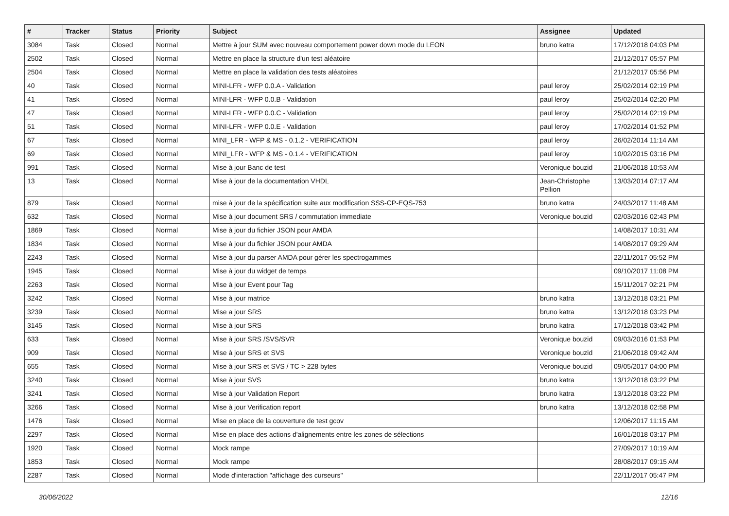| # | Tracker | Status | Priority | Subject | Assignee | Updated |
| --- | --- | --- | --- | --- | --- | --- |
| 3084 | Task | Closed | Normal | Mettre à jour SUM avec nouveau comportement power down mode du LEON | bruno katra | 17/12/2018 04:03 PM |
| 2502 | Task | Closed | Normal | Mettre en place la structure d'un test aléatoire | | 21/12/2017 05:57 PM |
| 2504 | Task | Closed | Normal | Mettre en place la validation des tests aléatoires | | 21/12/2017 05:56 PM |
| 40 | Task | Closed | Normal | MINI-LFR - WFP 0.0.A - Validation | paul leroy | 25/02/2014 02:19 PM |
| 41 | Task | Closed | Normal | MINI-LFR - WFP 0.0.B - Validation | paul leroy | 25/02/2014 02:20 PM |
| 47 | Task | Closed | Normal | MINI-LFR - WFP 0.0.C - Validation | paul leroy | 25/02/2014 02:19 PM |
| 51 | Task | Closed | Normal | MINI-LFR - WFP 0.0.E - Validation | paul leroy | 17/02/2014 01:52 PM |
| 67 | Task | Closed | Normal | MINI_LFR - WFP & MS - 0.1.2 - VERIFICATION | paul leroy | 26/02/2014 11:14 AM |
| 69 | Task | Closed | Normal | MINI_LFR - WFP & MS - 0.1.4 - VERIFICATION | paul leroy | 10/02/2015 03:16 PM |
| 991 | Task | Closed | Normal | Mise à jour Banc de test | Veronique bouzid | 21/06/2018 10:53 AM |
| 13 | Task | Closed | Normal | Mise à jour de la documentation VHDL | Jean-Christophe Pellion | 13/03/2014 07:17 AM |
| 879 | Task | Closed | Normal | mise à jour de la spécification suite aux modification SSS-CP-EQS-753 | bruno katra | 24/03/2017 11:48 AM |
| 632 | Task | Closed | Normal | Mise à jour document SRS / commutation immediate | Veronique bouzid | 02/03/2016 02:43 PM |
| 1869 | Task | Closed | Normal | Mise à jour du fichier JSON pour AMDA | | 14/08/2017 10:31 AM |
| 1834 | Task | Closed | Normal | Mise à jour du fichier JSON pour AMDA | | 14/08/2017 09:29 AM |
| 2243 | Task | Closed | Normal | Mise à jour du parser AMDA pour gérer les spectrogammes | | 22/11/2017 05:52 PM |
| 1945 | Task | Closed | Normal | Mise à jour du widget de temps | | 09/10/2017 11:08 PM |
| 2263 | Task | Closed | Normal | Mise à jour Event pour Tag | | 15/11/2017 02:21 PM |
| 3242 | Task | Closed | Normal | Mise à jour matrice | bruno katra | 13/12/2018 03:21 PM |
| 3239 | Task | Closed | Normal | Mise a jour SRS | bruno katra | 13/12/2018 03:23 PM |
| 3145 | Task | Closed | Normal | Mise à jour SRS | bruno katra | 17/12/2018 03:42 PM |
| 633 | Task | Closed | Normal | Mise à jour SRS /SVS/SVR | Veronique bouzid | 09/03/2016 01:53 PM |
| 909 | Task | Closed | Normal | Mise à jour SRS et SVS | Veronique bouzid | 21/06/2018 09:42 AM |
| 655 | Task | Closed | Normal | Mise à jour SRS et SVS / TC > 228 bytes | Veronique bouzid | 09/05/2017 04:00 PM |
| 3240 | Task | Closed | Normal | Mise à jour SVS | bruno katra | 13/12/2018 03:22 PM |
| 3241 | Task | Closed | Normal | Mise à jour Validation Report | bruno katra | 13/12/2018 03:22 PM |
| 3266 | Task | Closed | Normal | Mise à jour Verification report | bruno katra | 13/12/2018 02:58 PM |
| 1476 | Task | Closed | Normal | Mise en place de la couverture de test gcov | | 12/06/2017 11:15 AM |
| 2297 | Task | Closed | Normal | Mise en place des actions d'alignements entre les zones de sélections | | 16/01/2018 03:17 PM |
| 1920 | Task | Closed | Normal | Mock rampe | | 27/09/2017 10:19 AM |
| 1853 | Task | Closed | Normal | Mock rampe | | 28/08/2017 09:15 AM |
| 2287 | Task | Closed | Normal | Mode d'interaction "affichage des curseurs" | | 22/11/2017 05:47 PM |
30/06/2022 12/16